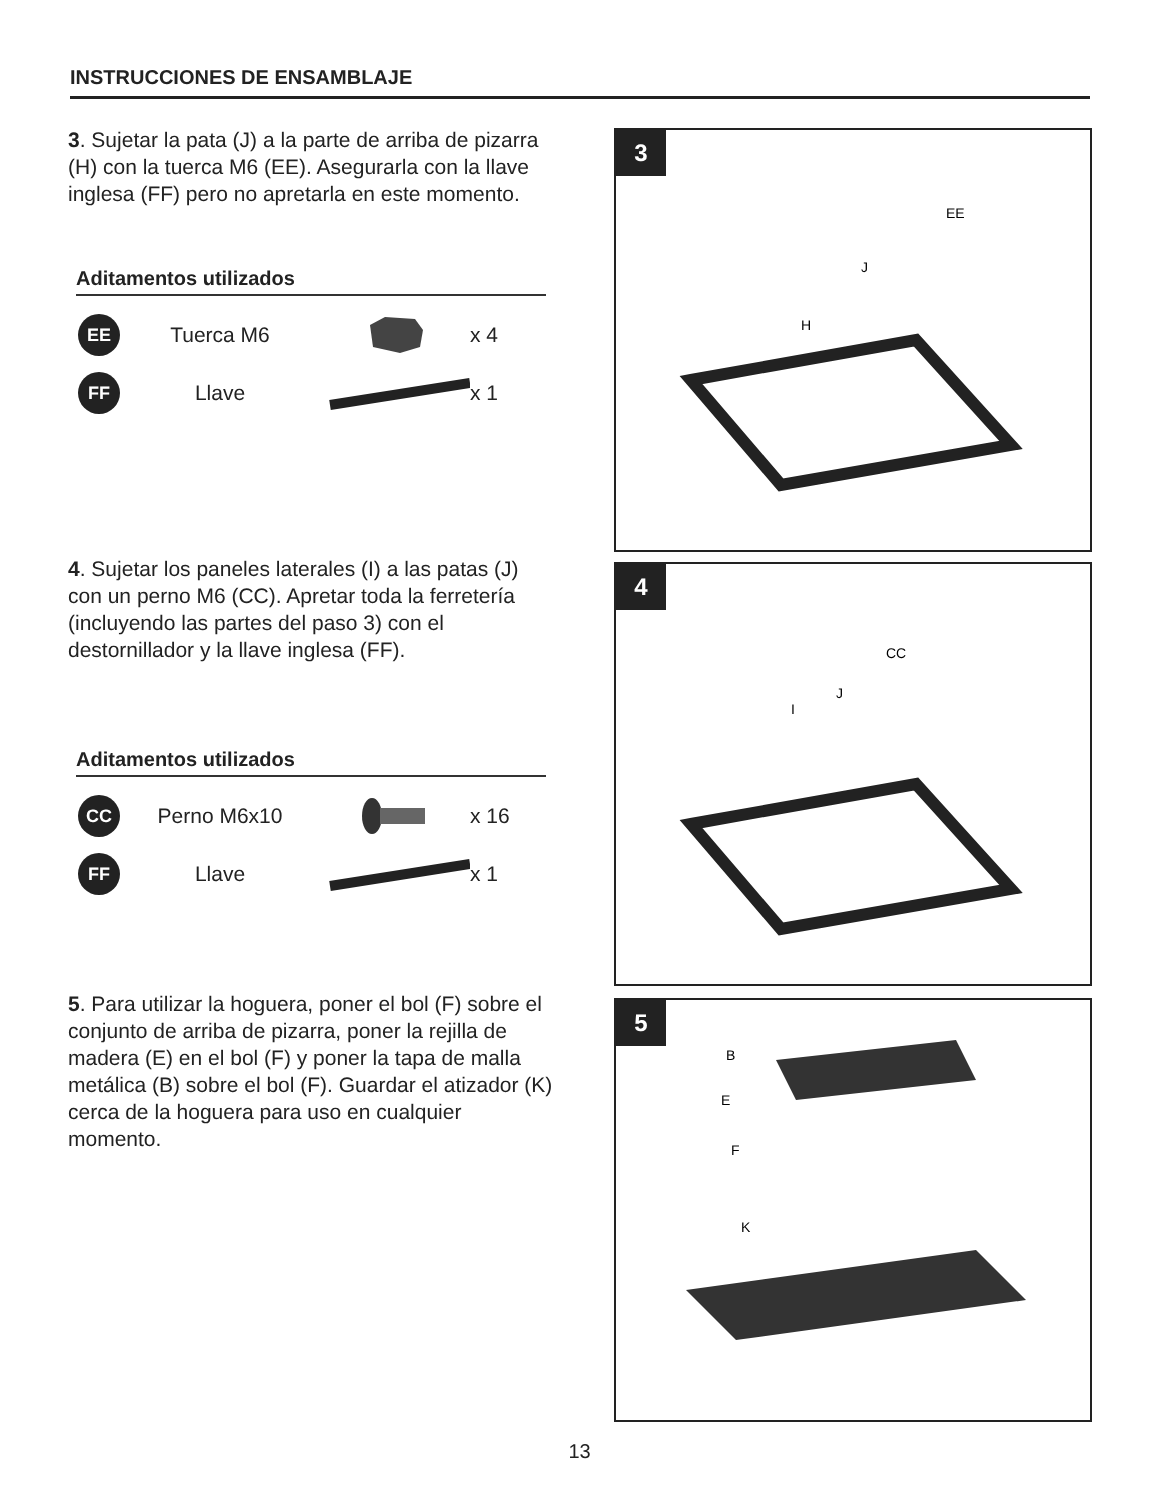INSTRUCCIONES DE ENSAMBLAJE
3. Sujetar la pata (J) a la parte de arriba de pizarra (H) con la tuerca M6 (EE). Asegurarla con la llave inglesa (FF) pero no apretarla en este momento.
Aditamentos utilizados
EE
Tuerca M6 x 4
FF
Llave x 1
4. Sujetar los paneles laterales (I) a las patas (J) con un perno M6 (CC). Apretar toda la ferretería (incluyendo las partes del paso 3) con el destornillador y la llave inglesa (FF).
Aditamentos utilizados
CC
Perno M6x10 x 16
FF
Llave x 1
5. Para utilizar la hoguera, poner el bol (F) sobre el conjunto de arriba de pizarra, poner la rejilla de madera (E) en el bol (F) y poner la tapa de malla metálica (B) sobre el bol (F). Guardar el atizador (K) cerca de la hoguera para uso en cualquier momento.
3
EE
J
H
4
CC
J
I
5
B
E
F
K
13